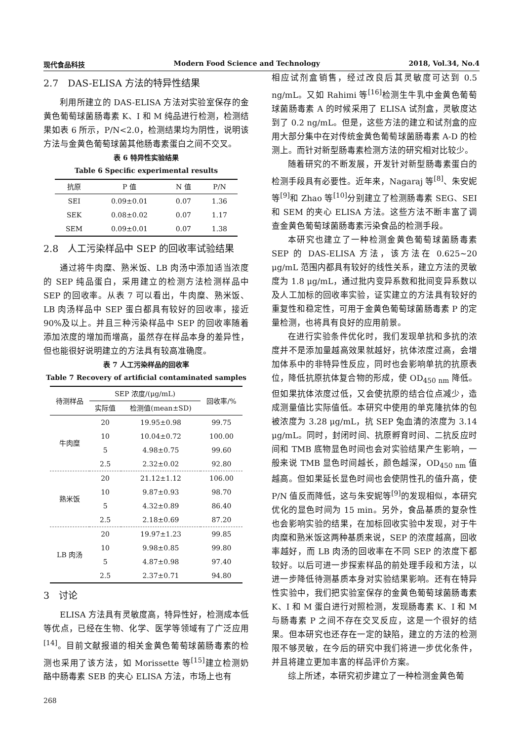现代食品科技 Modern Food Science and Technology 2018, Vol.34, No.4
2.7　DAS-ELISA 方法的特异性结果
利用所建立的 DAS-ELISA 方法对实验室保存的金黄色葡萄球菌肠毒素 K、I 和 M 纯品进行检测，检测结果如表 6 所示，P/N<2.0，检测结果均为阴性，说明该方法与金黄色葡萄球菌其他肠毒素蛋白之间不交叉。
表 6 特异性实验结果
Table 6 Specific experimental results
| 抗原 | P 值 | N 值 | P/N |
| --- | --- | --- | --- |
| SEI | 0.09±0.01 | 0.07 | 1.36 |
| SEK | 0.08±0.02 | 0.07 | 1.17 |
| SEM | 0.09±0.01 | 0.07 | 1.38 |
2.8　人工污染样品中 SEP 的回收率试验结果
通过将牛肉糜、熟米饭、LB 肉汤中添加适当浓度的 SEP 纯品蛋白，采用建立的检测方法检测样品中 SEP 的回收率。从表 7 可以看出，牛肉糜、熟米饭、LB 肉汤样品中 SEP 蛋白都具有较好的回收率，接近 90%及以上。并且三种污染样品中 SEP 的回收率随着添加浓度的增加而增高，虽然存在样品本身的差异性，但也能很好说明建立的方法具有较高准确度。
表 7 人工污染样品的回收率
Table 7 Recovery of artificial contaminated samples
| 待测样品 | SEP 浓度/(μg/mL) | | 回收率/% |
| --- | --- | --- | --- |
| | 实际值 | 检测值(mean±SD) | |
| 牛肉糜 | 20 | 19.95±0.98 | 99.75 |
| | 10 | 10.04±0.72 | 100.00 |
| | 5 | 4.98±0.75 | 99.60 |
| | 2.5 | 2.32±0.02 | 92.80 |
| 熟米饭 | 20 | 21.12±1.12 | 106.00 |
| | 10 | 9.87±0.93 | 98.70 |
| | 5 | 4.32±0.89 | 86.40 |
| | 2.5 | 2.18±0.69 | 87.20 |
| LB 肉汤 | 20 | 19.97±1.23 | 99.85 |
| | 10 | 9.98±0.85 | 99.80 |
| | 5 | 4.87±0.98 | 97.40 |
| | 2.5 | 2.37±0.71 | 94.80 |
3　讨论
ELISA 方法具有灵敏度高，特异性好，检测成本低等优点，已经在生物、化学、医学等领域有了广泛应用<sup>[14]</sup>。目前文献报道的相关金黄色葡萄球菌肠毒素的检测也采用了该方法，如 Morissette 等<sup>[15]</sup>建立检测奶酪中肠毒素 SEB 的夹心 ELISA 方法，市场上也有
268
相应试剂盒销售，经过改良后其灵敏度可达到 0.5 ng/mL。又如 Rahimi 等<sup>[16]</sup>检测生牛乳中金黄色葡萄球菌肠毒素 A 的时候采用了 ELISA 试剂盒，灵敏度达到了 0.2 ng/mL。但是，这些方法的建立和试剂盒的应用大部分集中在对传统金黄色葡萄球菌肠毒素 A-D 的检测上。而针对新型肠毒素检测方法的研究相对比较少。
随着研究的不断发展，开发针对新型肠毒素蛋白的检测手段具有必要性。近年来，Nagaraj 等<sup>[8]</sup>、朱安妮等<sup>[9]</sup>和 Zhao 等<sup>[10]</sup>分别建立了检测肠毒素 SEG、SEI 和 SEM 的夹心 ELISA 方法。这些方法不断丰富了调查金黄色葡萄球菌肠毒素污染食品的检测手段。
本研究也建立了一种检测金黄色葡萄球菌肠毒素 SEP 的 DAS-ELISA 方法，该方法在 0.625~20 μg/mL 范围内都具有较好的线性关系，建立方法的灵敏度为 1.8 μg/mL，通过批内变异系数和批间变异系数以及人工加标的回收率实验，证实建立的方法具有较好的重复性和稳定性，可用于金黄色葡萄球菌肠毒素 P 的定量检测，也将具有良好的应用前景。
在进行实验条件优化时，我们发现单抗和多抗的浓度并不是添加量越高效果就越好，抗体浓度过高，会增加体系中的非特异性反应，同时也会影响单抗的抗原表位，降低抗原抗体复合物的形成，使 OD<sub>450 nm</sub> 降低。但如果抗体浓度过低，又会使抗原的结合位点减少，造成测量值比实际值低。本研究中使用的单克隆抗体的包被浓度为 3.28 μg/mL，抗 SEP 兔血清的浓度为 3.14 μg/mL。同时，封闭时间、抗原孵育时间、二抗反应时间和 TMB 底物显色时间也会对实验结果产生影响，一般来说 TMB 显色时间越长，颜色越深，OD<sub>450 nm</sub> 值越高。但如果延长显色时间也会使阴性孔的值升高，使 P/N 值反而降低，这与朱安妮等<sup>[9]</sup>的发现相似，本研究优化的显色时间为 15 min。另外，食品基质的复杂性也会影响实验的结果，在加标回收实验中发现，对于牛肉糜和熟米饭这两种基质来说，SEP 的浓度越高，回收率越好，而 LB 肉汤的回收率在不同 SEP 的浓度下都较好。以后可进一步探索样品的前处理手段和方法，以进一步降低待测基质本身对实验结果影响。还有在特异性实验中，我们把实验室保存的金黄色葡萄球菌肠毒素 K、I 和 M 蛋白进行对照检测，发现肠毒素 K、I 和 M 与肠毒素 P 之间不存在交叉反应，这是一个很好的结果。但本研究也还存在一定的缺陷，建立的方法的检测限不够灵敏，在今后的研究中我们将进一步优化条件，并且将建立更加丰富的样品评价方案。
综上所述，本研究初步建立了一种检测金黄色葡